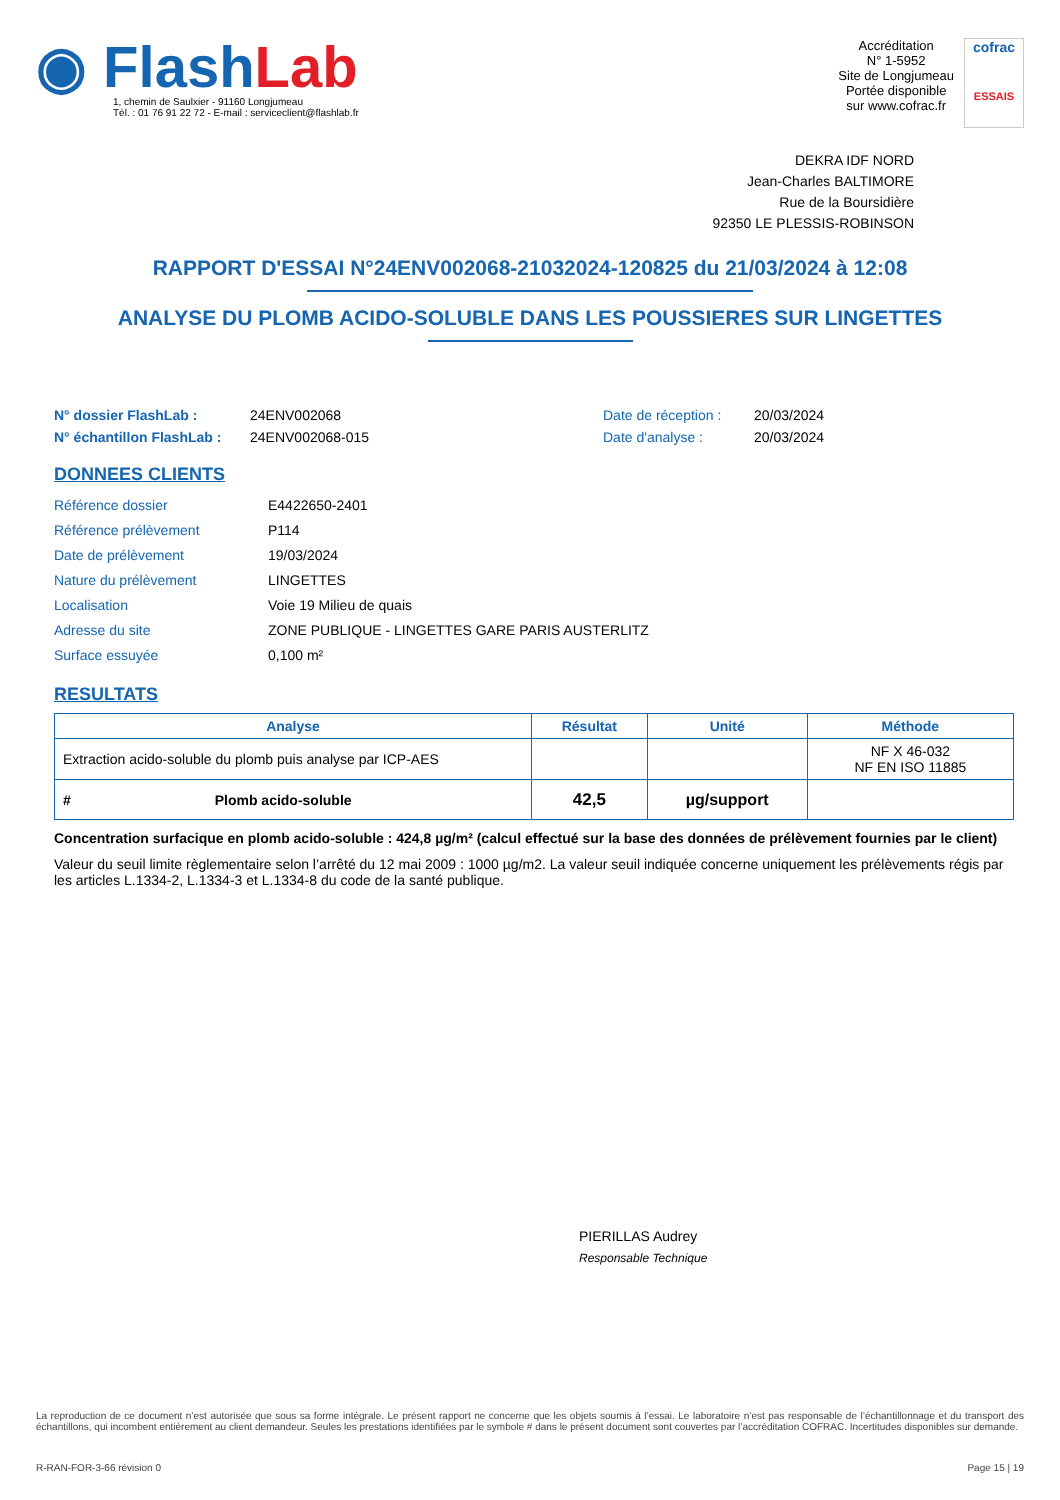◉ Flash Lab
1, chemin de Saulxier - 91160 Longjumeau
Tél. : 01 76 91 22 72 - E-mail : serviceclient@flashlab.fr
Accréditation
N° 1-5952
Site de Longjumeau
Portée disponible
sur www.cofrac.fr
cofrac
ESSAIS
DEKRA IDF NORD
Jean-Charles BALTIMORE
Rue de la Boursidière
92350 LE PLESSIS-ROBINSON
RAPPORT D'ESSAI N°24ENV002068-21032024-120825 du 21/03/2024 à 12:08
ANALYSE DU PLOMB ACIDO-SOLUBLE DANS LES POUSSIERES SUR LINGETTES
N° dossier FlashLab : 24ENV002068 Date de réception : 20/03/2024 N° échantillon FlashLab : 24ENV002068-015 Date d'analyse : 20/03/2024
DONNEES CLIENTS
Référence dossier E4422650-2401 Référence prélèvement P114 Date de prélèvement 19/03/2024 Nature du prélèvement LINGETTES Localisation Voie 19 Milieu de quais Adresse du site ZONE PUBLIQUE - LINGETTES GARE PARIS AUSTERLITZ Surface essuyée 0,100 m²
RESULTATS
| Analyse | Résultat | Unité | Méthode |
| --- | --- | --- | --- |
| Extraction acido-soluble du plomb puis analyse par ICP-AES | | | NF X 46-032 NF EN ISO 11885 |
| # Plomb acido-soluble | 42,5 | µg/support | |
Concentration surfacique en plomb acido-soluble : 424,8 µg/m² (calcul effectué sur la base des données de prélèvement fournies par le client)
Valeur du seuil limite règlementaire selon l’arrêté du 12 mai 2009 : 1000 µg/m2. La valeur seuil indiquée concerne uniquement les prélèvements régis par les articles L.1334-2, L.1334-3 et L.1334-8 du code de la santé publique.
PIERILLAS Audrey
Responsable Technique
La reproduction de ce document n’est autorisée que sous sa forme intégrale. Le présent rapport ne concerne que les objets soumis à l’essai. Le laboratoire n’est pas responsable de l’échantillonnage et du transport des échantillons, qui incombent entièrement au client demandeur. Seules les prestations identifiées par le symbole # dans le présent document sont couvertes par l’accréditation COFRAC. Incertitudes disponibles sur demande.
R-RAN-FOR-3-66 révision 0 Page 15 | 19